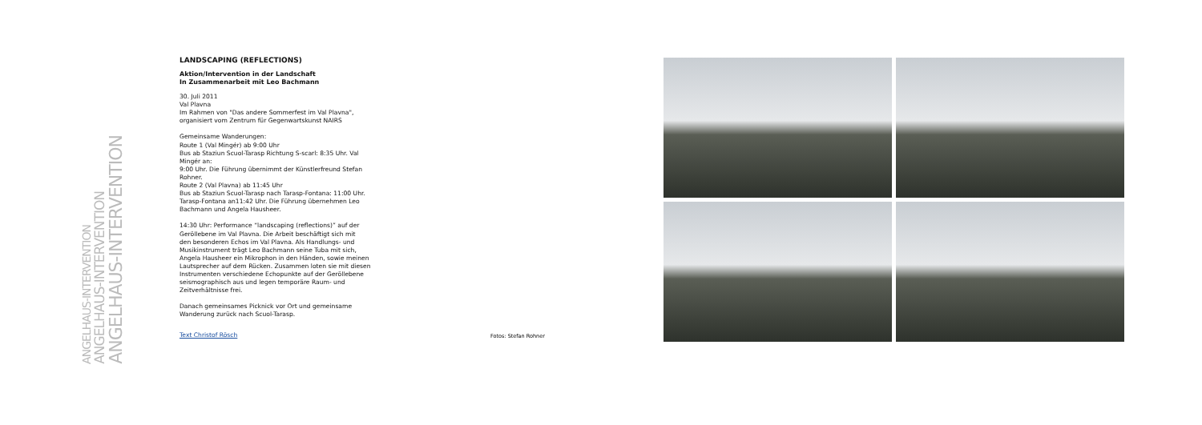ANGELHAUS-INTERVENTION
ANGELHAUS-INTERVENTION
ANGELHAUS-INTERVENTION
LANDSCAPING (REFLECTIONS)
Aktion/Intervention in der Landschaft
In Zusammenarbeit mit Leo Bachmann
30. Juli 2011
Val Plavna
Im Rahmen von "Das andere Sommerfest im Val Plavna",
organisiert vom Zentrum für Gegenwartskunst NAIRS
Gemeinsame Wanderungen:
Route 1 (Val Mingér) ab 9:00 Uhr
Bus ab Staziun Scuol-Tarasp Richtung S-scarl: 8:35 Uhr. Val
Mingér an:
9:00 Uhr. Die Führung übernimmt der Künstlerfreund Stefan
Rohner.
Route 2 (Val Plavna) ab 11:45 Uhr
Bus ab Staziun Scuol-Tarasp nach Tarasp-Fontana: 11:00 Uhr.
Tarasp-Fontana an11:42 Uhr. Die Führung übernehmen Leo
Bachmann und Angela Hausheer.
14:30 Uhr: Performance “landscaping (reflections)” auf der
Geröllebene im Val Plavna. Die Arbeit beschäftigt sich mit
den besonderen Echos im Val Plavna. Als Handlungs- und
Musikinstrument trägt Leo Bachmann seine Tuba mit sich,
Angela Hausheer ein Mikrophon in den Händen, sowie meinen
Lautsprecher auf dem Rücken. Zusammen loten sie mit diesen
Instrumenten verschiedene Echopunkte auf der Geröllebene
seismographisch aus und legen temporäre Raum- und
Zeitverhältnisse frei.
Danach gemeinsames Picknick vor Ort und gemeinsame
Wanderung zurück nach Scuol-Tarasp.
Text Christof Rösch
Fotos: Stefan Rohner